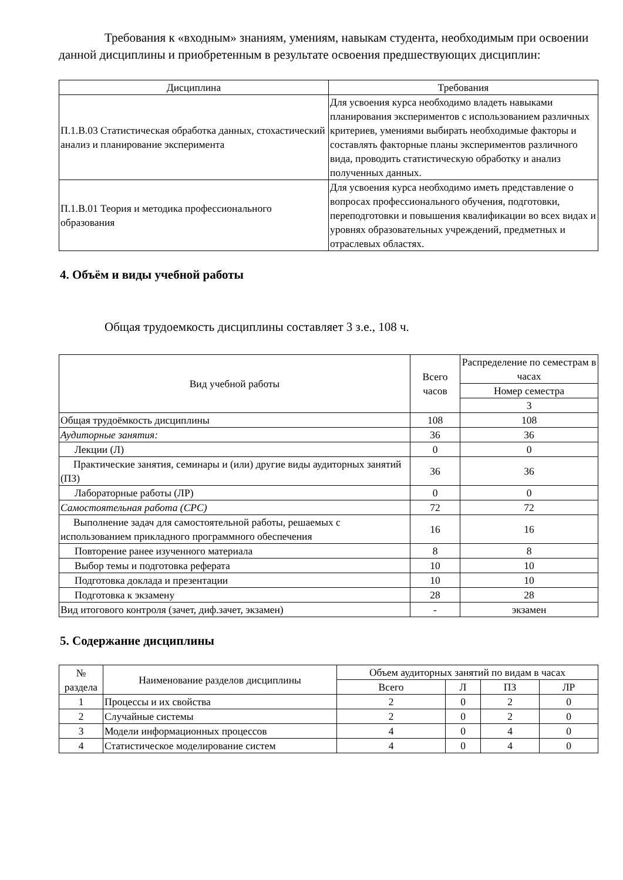Требования к «входным» знаниям, умениям, навыкам студента, необходимым при освоении данной дисциплины и приобретенным в результате освоения предшествующих дисциплин:
| Дисциплина | Требования |
| --- | --- |
| П.1.В.03 Статистическая обработка данных, стохастический анализ и планирование эксперимента | Для усвоения курса необходимо владеть навыками планирования экспериментов с использованием различных критериев, умениями выбирать необходимые факторы и составлять факторные планы экспериментов различного вида, проводить статистическую обработку и анализ полученных данных. |
| П.1.В.01 Теория и методика профессионального образования | Для усвоения курса необходимо иметь представление о вопросах профессионального обучения, подготовки, переподготовки и повышения квалификации во всех видах и уровнях образовательных учреждений, предметных и отраслевых областях. |
4. Объём и виды учебной работы
Общая трудоемкость дисциплины составляет 3 з.е., 108 ч.
| Вид учебной работы | Всего часов | Распределение по семестрам в часах |
| --- | --- | --- |
| | | Номер семестра |
| | | 3 |
| Общая трудоёмкость дисциплины | 108 | 108 |
| Аудиторные занятия: | 36 | 36 |
| Лекции (Л) | 0 | 0 |
| Практические занятия, семинары и (или) другие виды аудиторных занятий (ПЗ) | 36 | 36 |
| Лабораторные работы (ЛР) | 0 | 0 |
| Самостоятельная работа (СРС) | 72 | 72 |
| Выполнение задач для самостоятельной работы, решаемых с использованием прикладного программного обеспечения | 16 | 16 |
| Повторение ранее изученного материала | 8 | 8 |
| Выбор темы и подготовка реферата | 10 | 10 |
| Подготовка доклада и презентации | 10 | 10 |
| Подготовка к экзамену | 28 | 28 |
| Вид итогового контроля (зачет, диф.зачет, экзамен) | - | экзамен |
5. Содержание дисциплины
| № раздела | Наименование разделов дисциплины | Объем аудиторных занятий по видам в часах | | | |
| --- | --- | --- | --- | --- | --- |
| | | Всего | Л | ПЗ | ЛР |
| 1 | Процессы и их свойства | 2 | 0 | 2 | 0 |
| 2 | Случайные системы | 2 | 0 | 2 | 0 |
| 3 | Модели информационных процессов | 4 | 0 | 4 | 0 |
| 4 | Статистическое моделирование систем | 4 | 0 | 4 | 0 |